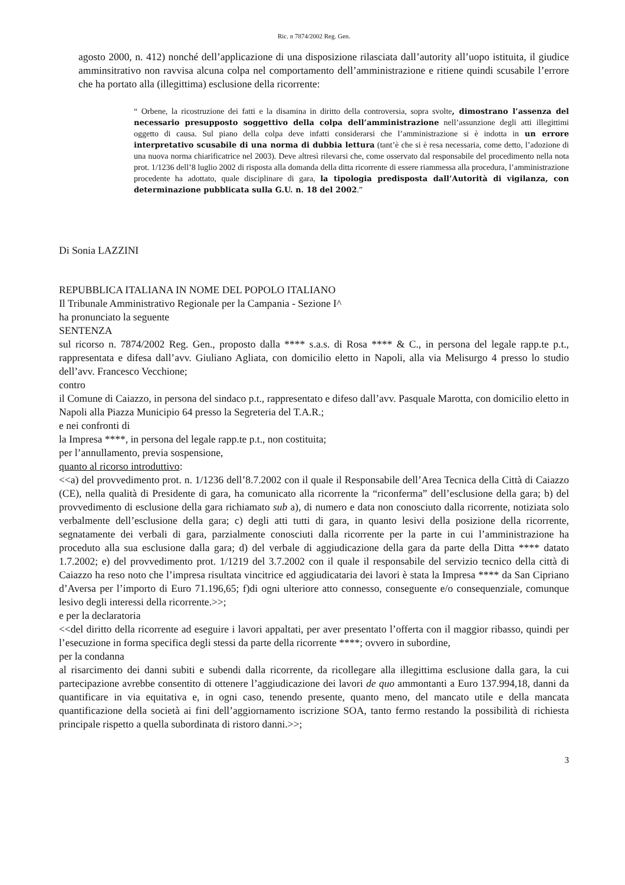Ric. n 7874/2002 Reg. Gen.
agosto 2000, n. 412) nonché dell’applicazione di una disposizione rilasciata dall’autority all’uopo istituita, il giudice amminsitrativo non ravvisa alcuna colpa nel comportamento dell’amministrazione e ritiene quindi scusabile l’errore che ha portato alla (illegittima) esclusione della ricorrente:
“ Orbene, la ricostruzione dei fatti e la disamina in diritto della controversia, sopra svolte, dimostrano l’assenza del necessario presupposto soggettivo della colpa dell’amministrazione nell’assunzione degli atti illegittimi oggetto di causa. Sul piano della colpa deve infatti considerarsi che l’amministrazione si è indotta in un errore interpretativo scusabile di una norma di dubbia lettura (tant’è che si è resa necessaria, come detto, l’adozione di una nuova norma chiarificatrice nel 2003). Deve altresì rilevarsi che, come osservato dal responsabile del procedimento nella nota prot. 1/1236 dell’8 luglio 2002 di risposta alla domanda della ditta ricorrente di essere riammessa alla procedura, l’amministrazione procedente ha adottato, quale disciplinare di gara, la tipologia predisposta dall’Autorità di vigilanza, con determinazione pubblicata sulla G.U. n. 18 del 2002.”
Di Sonia LAZZINI
REPUBBLICA ITALIANA IN NOME DEL POPOLO ITALIANO
Il Tribunale Amministrativo Regionale per la Campania - Sezione I^
ha pronunciato la seguente
SENTENZA
sul ricorso n. 7874/2002 Reg. Gen., proposto dalla **** s.a.s. di Rosa **** & C., in persona del legale rapp.te p.t., rappresentata e difesa dall’avv. Giuliano Agliata, con domicilio eletto in Napoli, alla via Melisurgo 4 presso lo studio dell’avv. Francesco Vecchione;
contro
il Comune di Caiazzo, in persona del sindaco p.t., rappresentato e difeso dall’avv. Pasquale Marotta, con domicilio eletto in Napoli alla Piazza Municipio 64 presso la Segreteria del T.A.R.;
e nei confronti di
la Impresa ****, in persona del legale rapp.te p.t., non costituita;
per l’annullamento, previa sospensione,
quanto al ricorso introduttivo:
<<a) del provvedimento prot. n. 1/1236 dell’8.7.2002 con il quale il Responsabile dell’Area Tecnica della Città di Caiazzo (CE), nella qualità di Presidente di gara, ha comunicato alla ricorrente la “riconferma” dell’esclusione della gara; b) del provvedimento di esclusione della gara richiamato sub a), di numero e data non conosciuto dalla ricorrente, notiziata solo verbalmente dell’esclusione della gara; c) degli atti tutti di gara, in quanto lesivi della posizione della ricorrente, segnatamente dei verbali di gara, parzialmente conosciuti dalla ricorrente per la parte in cui l’amministrazione ha proceduto alla sua esclusione dalla gara; d) del verbale di aggiudicazione della gara da parte della Ditta **** datato 1.7.2002; e) del provvedimento prot. 1/1219 del 3.7.2002 con il quale il responsabile del servizio tecnico della città di Caiazzo ha reso noto che l’impresa risultata vincitrice ed aggiudicataria dei lavori è stata la Impresa **** da San Cipriano d’Aversa per l’importo di Euro 71.196,65; f)di ogni ulteriore atto connesso, conseguente e/o consequenziale, comunque lesivo degli interessi della ricorrente.>>;
e per la declaratoria
<<del diritto della ricorrente ad eseguire i lavori appaltati, per aver presentato l’offerta con il maggior ribasso, quindi per l’esecuzione in forma specifica degli stessi da parte della ricorrente ****; ovvero in subordine,
per la condanna
al risarcimento dei danni subiti e subendi dalla ricorrente, da ricollegare alla illegittima esclusione dalla gara, la cui partecipazione avrebbe consentito di ottenere l’aggiudicazione dei lavori de quo ammontanti a Euro 137.994,18, danni da quantificare in via equitativa e, in ogni caso, tenendo presente, quanto meno, del mancato utile e della mancata quantificazione della società ai fini dell’aggiornamento iscrizione SOA, tanto fermo restando la possibilità di richiesta principale rispetto a quella subordinata di ristoro danni.>>;
3